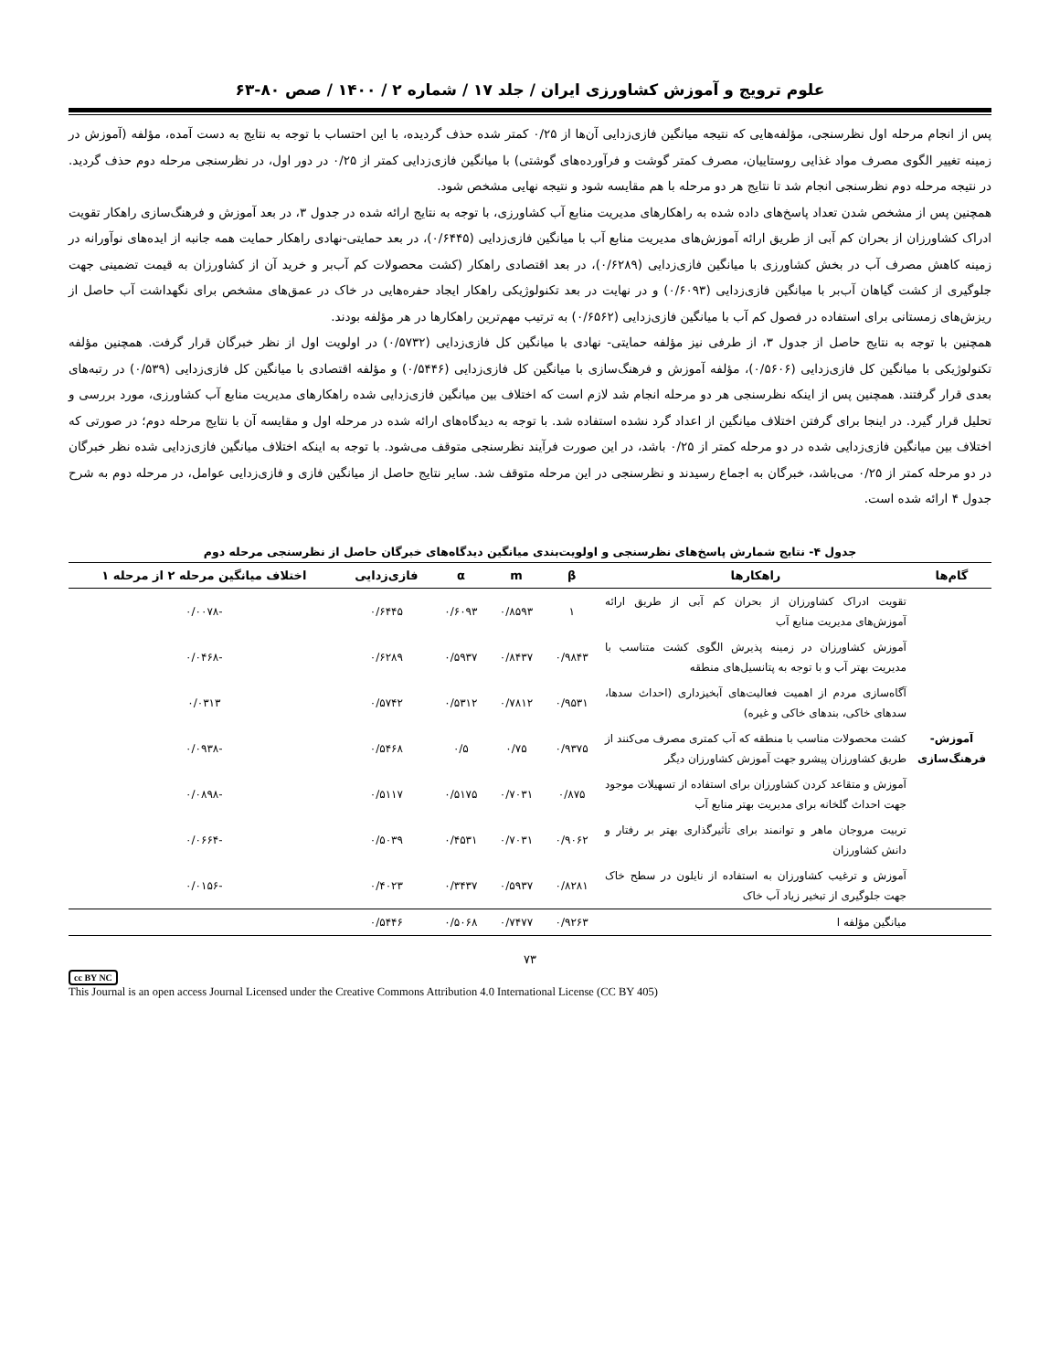علوم ترویج و آموزش کشاورزی ایران / جلد ۱۷ / شماره ۲ / ۱۴۰۰ / صص ۸۰-۶۳
پس از انجام مرحله اول نظرسنجی، مؤلفه‌هایی که نتیجه میانگین فازی‌زدایی آن‌ها از ۰/۲۵ کمتر شده حذف گردیده، با این احتساب با توجه به نتایج به دست آمده، مؤلفه (آموزش در زمینه تغییر الگوی مصرف مواد غذایی روستاییان، مصرف کمتر گوشت و فرآورده‌های گوشتی) با میانگین فازی‌زدایی کمتر از ۰/۲۵ در دور اول، در نظرسنجی مرحله دوم حذف گردید. در نتیجه مرحله دوم نظرسنجی انجام شد تا نتایج هر دو مرحله با هم مقایسه شود و نتیجه نهایی مشخص شود.
همچنین پس از مشخص شدن تعداد پاسخ‌های داده شده به راهکارهای مدیریت منابع آب کشاورزی، با توجه به نتایج ارائه شده در جدول ۳، در بعد آموزش و فرهنگ‌سازی راهکار تقویت ادراک کشاورزان از بحران کم آبی از طریق ارائه آموزش‌های مدیریت منابع آب با میانگین فازی‌زدایی (۰/۶۴۴۵)، در بعد حمایتی-نهادی راهکار حمایت همه جانبه از ایده‌های نوآورانه در زمینه کاهش مصرف آب در بخش کشاورزی با میانگین فازی‌زدایی (۰/۶۲۸۹)، در بعد اقتصادی راهکار (کشت محصولات کم آب‌بر و خرید آن از کشاورزان به قیمت تضمینی جهت جلوگیری از کشت گیاهان آب‌بر با میانگین فازی‌زدایی (۰/۶۰۹۳) و در نهایت در بعد تکنولوژیکی راهکار ایجاد حفره‌هایی در خاک در عمق‌های مشخص برای نگهداشت آب حاصل از ریزش‌های زمستانی برای استفاده در فصول کم آب با میانگین فازی‌زدایی (۰/۶۵۶۲) به ترتیب مهم‌ترین راهکارها در هر مؤلفه بودند.
همچنین با توجه به نتایج حاصل از جدول ۳، از طرفی نیز مؤلفه حمایتی- نهادی با میانگین کل فازی‌زدایی (۰/۵۷۳۲) در اولویت اول از نظر خبرگان قرار گرفت. همچنین مؤلفه تکنولوژیکی با میانگین کل فازی‌زدایی (۰/۵۶۰۶)، مؤلفه آموزش و فرهنگ‌سازی با میانگین کل فازی‌زدایی (۰/۵۴۴۶) و مؤلفه اقتصادی با میانگین کل فازی‌زدایی (۰/۵۳۹) در رتبه‌های بعدی قرار گرفتند. همچنین پس از اینکه نظرسنجی هر دو مرحله انجام شد لازم است که اختلاف بین میانگین فازی‌زدایی شده راهکارهای مدیریت منابع آب کشاورزی، مورد بررسی و تحلیل قرار گیرد. در اینجا برای گرفتن اختلاف میانگین از اعداد گرد نشده استفاده شد. با توجه به دیدگاه‌های ارائه شده در مرحله اول و مقایسه آن با نتایج مرحله دوم؛ در صورتی که اختلاف بین میانگین فازی‌زدایی شده در دو مرحله کمتر از ۰/۲۵ باشد، در این صورت فرآیند نظرسنجی متوقف می‌شود. با توجه به اینکه اختلاف میانگین فازی‌زدایی شده نظر خبرگان در دو مرحله کمتر از ۰/۲۵ می‌باشد، خبرگان به اجماع رسیدند و نظرسنجی در این مرحله متوقف شد. سایر نتایج حاصل از میانگین فازی و فازی‌زدایی عوامل، در مرحله دوم به شرح جدول ۴ ارائه شده است.
جدول ۴- نتایج شمارش پاسخ‌های نظرسنجی و اولویت‌بندی میانگین دیدگاه‌های خبرگان حاصل از نظرسنجی مرحله دوم
| گام‌ها | راهکارها | β | m | α | فازی‌زدایی | اختلاف میانگین مرحله ۲ از مرحله ۱ |
| --- | --- | --- | --- | --- | --- | --- |
| آموزش-فرهنگ‌سازی | تقویت ادراک کشاورزان از بحران کم آبی از طریق ارائه آموزش‌های مدیریت منابع آب | ۱ | ۰/۸۵۹۳ | ۰/۶۰۹۳ | ۰/۶۴۴۵ | -۰/۰۰۷۸ |
| | آموزش کشاورزان در زمینه پذیرش الگوی کشت متناسب با مدیریت بهتر آب و با توجه به پتانسیل‌های منطقه | ۰/۹۸۴۳ | ۰/۸۴۳۷ | ۰/۵۹۳۷ | ۰/۶۲۸۹ | -۰/۰۴۶۸ |
| | آگاه‌سازی مردم از اهمیت فعالیت‌های آبخیزداری (احداث سدها، سدهای خاکی، بندهای خاکی و غیره) | ۰/۹۵۳۱ | ۰/۷۸۱۲ | ۰/۵۳۱۲ | ۰/۵۷۴۲ | ۰/۰۳۱۳ |
| | کشت محصولات مناسب با منطقه که آب کمتری مصرف می‌کنند از طریق کشاورزان پیشرو جهت آموزش کشاورزان دیگر | ۰/۹۳۷۵ | ۰/۷۵ | ۰/۵ | ۰/۵۴۶۸ | -۰/۰۹۳۸ |
| | آموزش و متقاعد کردن کشاورزان برای استفاده از تسهیلات موجود جهت احداث گلخانه برای مدیریت بهتر منابع آب | ۰/۸۷۵ | ۰/۷۰۳۱ | ۰/۵۱۷۵ | ۰/۵۱۱۷ | -۰/۰۸۹۸ |
| | تربیت مروجان ماهر و توانمند برای تأثیرگذاری بهتر بر رفتار و دانش کشاورزان | ۰/۹۰۶۲ | ۰/۷۰۳۱ | ۰/۴۵۳۱ | ۰/۵۰۳۹ | -۰/۰۶۶۴ |
| | آموزش و ترغیب کشاورزان به استفاده از نایلون در سطح خاک جهت جلوگیری از تبخیر زیاد آب خاک | ۰/۸۲۸۱ | ۰/۵۹۳۷ | ۰/۳۴۳۷ | ۰/۴۰۲۳ | -۰/۰۱۵۶ |
| | میانگین مؤلفه ا | ۰/۹۲۶۳ | ۰/۷۴۷۷ | ۰/۵۰۶۸ | ۰/۵۴۴۶ | |
۷۳
cc BY NC
This Journal is an open access Journal Licensed under the Creative Commons Attribution 4.0 International License (CC BY 405)